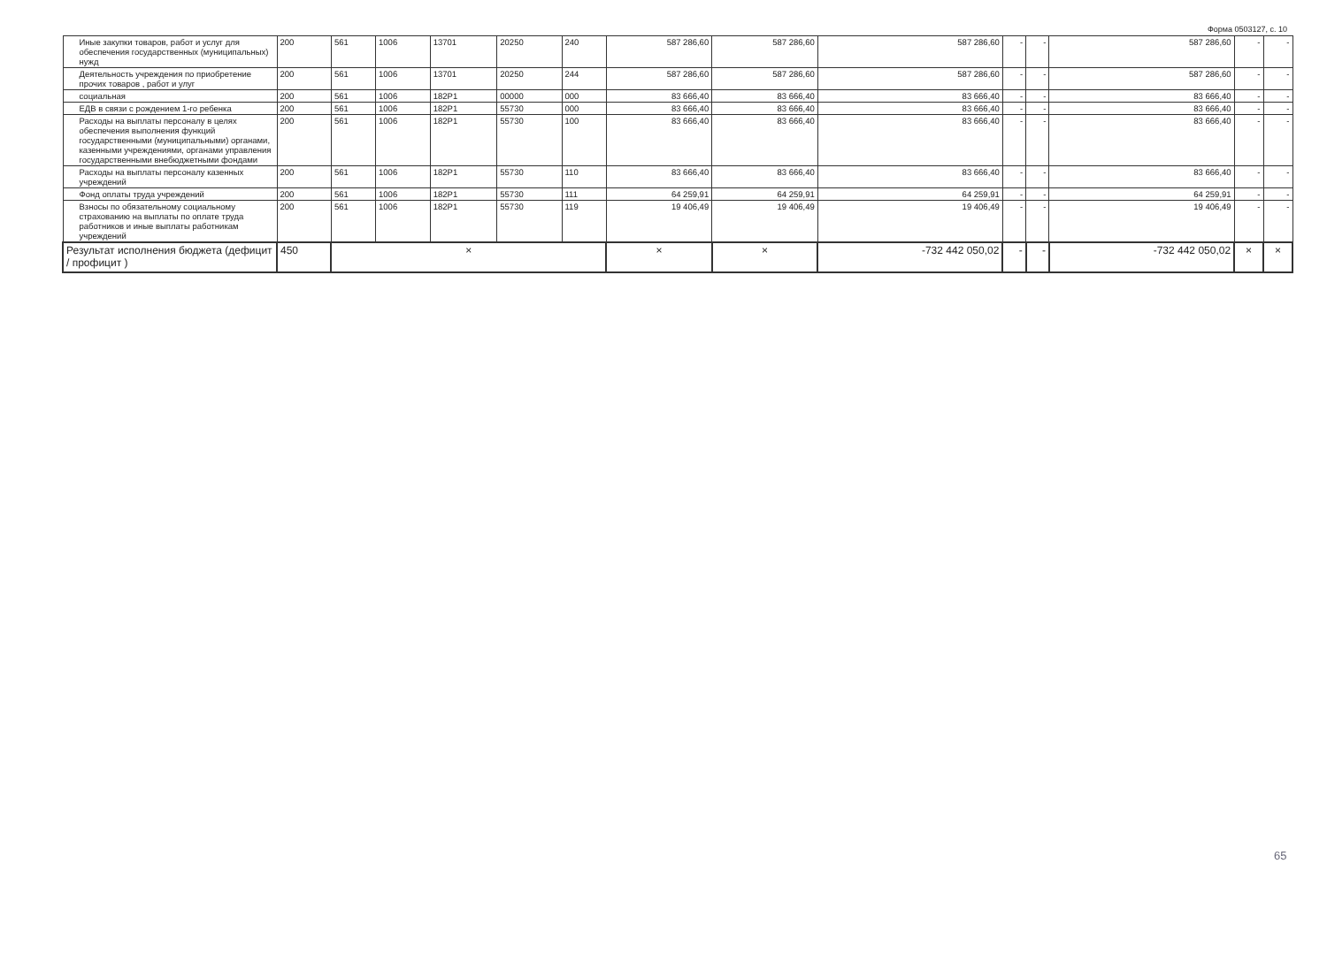Форма 0503127, с. 10
| Иные закупки товаров, работ и услуг для обеспечения государственных (муниципальных) нужд | 200 | 561 | 1006 | 13701 | 20250 | 240 | 587 286,60 | 587 286,60 | 587 286,60 | - | - | 587 286,60 | - | - |
| Деятельность учреждения по приобретение прочих товаров , работ и улуг | 200 | 561 | 1006 | 13701 | 20250 | 244 | 587 286,60 | 587 286,60 | 587 286,60 | - | - | 587 286,60 | - | - |
| социальная | 200 | 561 | 1006 | 182P1 | 00000 | 000 | 83 666,40 | 83 666,40 | 83 666,40 | - | - | 83 666,40 | - | - |
| ЕДВ в связи с рождением 1-го ребенка | 200 | 561 | 1006 | 182P1 | 55730 | 000 | 83 666,40 | 83 666,40 | 83 666,40 | - | - | 83 666,40 | - | - |
| Расходы на выплаты персоналу в целях обеспечения выполнения функций государственными (муниципальными) органами, казенными учреждениями, органами управления государственными внебюджетными фондами | 200 | 561 | 1006 | 182P1 | 55730 | 100 | 83 666,40 | 83 666,40 | 83 666,40 | - | - | 83 666,40 | - | - |
| Расходы на выплаты персоналу казенных учреждений | 200 | 561 | 1006 | 182P1 | 55730 | 110 | 83 666,40 | 83 666,40 | 83 666,40 | - | - | 83 666,40 | - | - |
| Фонд оплаты труда учреждений | 200 | 561 | 1006 | 182P1 | 55730 | 111 | 64 259,91 | 64 259,91 | 64 259,91 | - | - | 64 259,91 | - | - |
| Взносы по обязательному социальному страхованию на выплаты по оплате труда работников и иные выплаты работникам учреждений | 200 | 561 | 1006 | 182P1 | 55730 | 119 | 19 406,49 | 19 406,49 | 19 406,49 | - | - | 19 406,49 | - | - |
| Результат исполнения бюджета (дефицит / профицит ) | 450 | × | | | | | × | × | -732 442 050,02 | - | - | -732 442 050,02 | × | × |
65